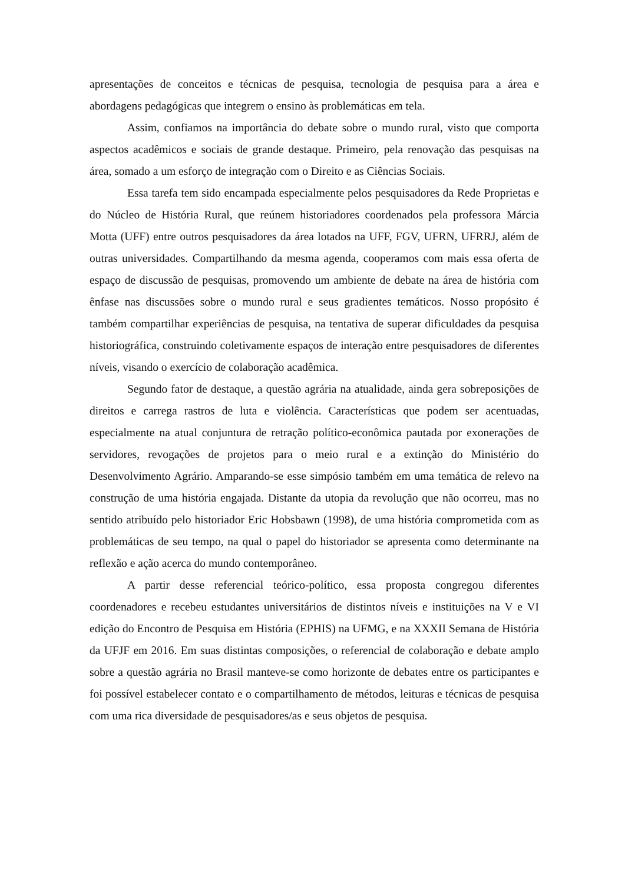apresentações de conceitos e técnicas de pesquisa, tecnologia de pesquisa para a área e abordagens pedagógicas que integrem o ensino às problemáticas em tela.
Assim, confiamos na importância do debate sobre o mundo rural, visto que comporta aspectos acadêmicos e sociais de grande destaque. Primeiro, pela renovação das pesquisas na área, somado a um esforço de integração com o Direito e as Ciências Sociais.
Essa tarefa tem sido encampada especialmente pelos pesquisadores da Rede Proprietas e do Núcleo de História Rural, que reúnem historiadores coordenados pela professora Márcia Motta (UFF) entre outros pesquisadores da área lotados na UFF, FGV, UFRN, UFRRJ, além de outras universidades. Compartilhando da mesma agenda, cooperamos com mais essa oferta de espaço de discussão de pesquisas, promovendo um ambiente de debate na área de história com ênfase nas discussões sobre o mundo rural e seus gradientes temáticos. Nosso propósito é também compartilhar experiências de pesquisa, na tentativa de superar dificuldades da pesquisa historiográfica, construindo coletivamente espaços de interação entre pesquisadores de diferentes níveis, visando o exercício de colaboração acadêmica.
Segundo fator de destaque, a questão agrária na atualidade, ainda gera sobreposições de direitos e carrega rastros de luta e violência. Características que podem ser acentuadas, especialmente na atual conjuntura de retração político-econômica pautada por exonerações de servidores, revogações de projetos para o meio rural e a extinção do Ministério do Desenvolvimento Agrário. Amparando-se esse simpósio também em uma temática de relevo na construção de uma história engajada. Distante da utopia da revolução que não ocorreu, mas no sentido atribuído pelo historiador Eric Hobsbawn (1998), de uma história comprometida com as problemáticas de seu tempo, na qual o papel do historiador se apresenta como determinante na reflexão e ação acerca do mundo contemporâneo.
A partir desse referencial teórico-político, essa proposta congregou diferentes coordenadores e recebeu estudantes universitários de distintos níveis e instituições na V e VI edição do Encontro de Pesquisa em História (EPHIS) na UFMG, e na XXXII Semana de História da UFJF em 2016. Em suas distintas composições, o referencial de colaboração e debate amplo sobre a questão agrária no Brasil manteve-se como horizonte de debates entre os participantes e foi possível estabelecer contato e o compartilhamento de métodos, leituras e técnicas de pesquisa com uma rica diversidade de pesquisadores/as e seus objetos de pesquisa.